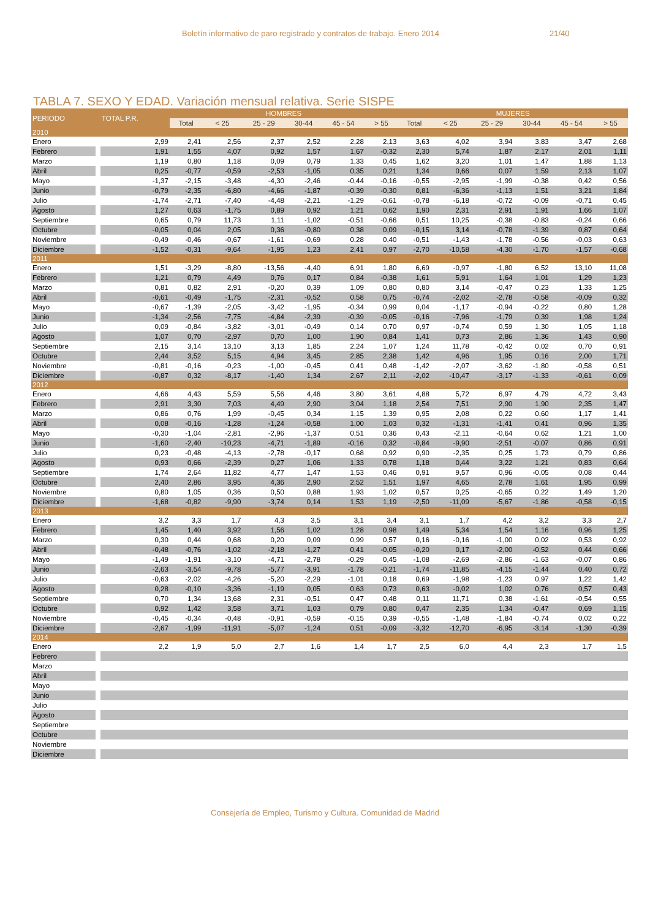Boletín informativo de paro registrado y contratos de trabajo. Enero 2014 21/40
TABLA 7. SEXO Y EDAD. Variación mensual relativa. Serie SISPE
| PERIODO | TOTAL P.R. | HOMBRES | | | | | | MUJERES | | | | | |
| --- | --- | --- | --- | --- | --- | --- | --- | --- | --- | --- | --- | --- | --- |
| | | Total | < 25 | 25 - 29 | 30-44 | 45 - 54 | > 55 | Total | < 25 | 25 - 29 | 30-44 | 45 - 54 | > 55 |
| 2010 | | | | | | | | | | | | | |
| Enero | 2,99 | 2,41 | 2,56 | 2,37 | 2,52 | 2,28 | 2,13 | 3,63 | 4,02 | 3,94 | 3,83 | 3,47 | 2,68 |
| Febrero | 1,91 | 1,55 | 4,07 | 0,92 | 1,57 | 1,67 | -0,32 | 2,30 | 5,74 | 1,87 | 2,17 | 2,01 | 1,11 |
| Marzo | 1,19 | 0,80 | 1,18 | 0,09 | 0,79 | 1,33 | 0,45 | 1,62 | 3,20 | 1,01 | 1,47 | 1,88 | 1,13 |
| Abril | 0,25 | -0,77 | -0,59 | -2,53 | -1,05 | 0,35 | 0,21 | 1,34 | 0,66 | 0,07 | 1,59 | 2,13 | 1,07 |
| Mayo | -1,37 | -2,15 | -3,48 | -4,30 | -2,46 | -0,44 | -0,16 | -0,55 | -2,95 | -1,99 | -0,38 | 0,42 | 0,56 |
| Junio | -0,79 | -2,35 | -6,80 | -4,66 | -1,87 | -0,39 | -0,30 | 0,81 | -6,36 | -1,13 | 1,51 | 3,21 | 1,84 |
| Julio | -1,74 | -2,71 | -7,40 | -4,48 | -2,21 | -1,29 | -0,61 | -0,78 | -6,18 | -0,72 | -0,09 | -0,71 | 0,45 |
| Agosto | 1,27 | 0,63 | -1,75 | 0,89 | 0,92 | 1,21 | 0,62 | 1,90 | 2,31 | 2,91 | 1,91 | 1,66 | 1,07 |
| Septiembre | 0,65 | 0,79 | 11,73 | 1,11 | -1,02 | -0,51 | -0,66 | 0,51 | 10,25 | -0,38 | -0,83 | -0,24 | 0,66 |
| Octubre | -0,05 | 0,04 | 2,05 | 0,36 | -0,80 | 0,38 | 0,09 | -0,15 | 3,14 | -0,78 | -1,39 | 0,87 | 0,64 |
| Noviembre | -0,49 | -0,46 | -0,67 | -1,61 | -0,69 | 0,28 | 0,40 | -0,51 | -1,43 | -1,78 | -0,56 | -0,03 | 0,63 |
| Diciembre | -1,52 | -0,31 | -9,64 | -1,95 | 1,23 | 2,41 | 0,97 | -2,70 | -10,58 | -4,30 | -1,70 | -1,57 | -0,68 |
| 2011 | | | | | | | | | | | | | |
| Enero | 1,51 | -3,29 | -8,80 | -13,56 | -4,40 | 6,91 | 1,80 | 6,69 | -0,97 | -1,80 | 6,52 | 13,10 | 11,08 |
| Febrero | 1,21 | 0,79 | 4,49 | 0,76 | 0,17 | 0,84 | -0,38 | 1,61 | 5,91 | 1,64 | 1,01 | 1,29 | 1,23 |
| Marzo | 0,81 | 0,82 | 2,91 | -0,20 | 0,39 | 1,09 | 0,80 | 0,80 | 3,14 | -0,47 | 0,23 | 1,33 | 1,25 |
| Abril | -0,61 | -0,49 | -1,75 | -2,31 | -0,52 | 0,58 | 0,75 | -0,74 | -2,02 | -2,78 | -0,58 | -0,09 | 0,32 |
| Mayo | -0,67 | -1,39 | -2,05 | -3,42 | -1,95 | -0,34 | 0,99 | 0,04 | -1,17 | -0,94 | -0,22 | 0,80 | 1,28 |
| Junio | -1,34 | -2,56 | -7,75 | -4,84 | -2,39 | -0,39 | -0,05 | -0,16 | -7,96 | -1,79 | 0,39 | 1,98 | 1,24 |
| Julio | 0,09 | -0,84 | -3,82 | -3,01 | -0,49 | 0,14 | 0,70 | 0,97 | -0,74 | 0,59 | 1,30 | 1,05 | 1,18 |
| Agosto | 1,07 | 0,70 | -2,97 | 0,70 | 1,00 | 1,90 | 0,84 | 1,41 | 0,73 | 2,86 | 1,36 | 1,43 | 0,90 |
| Septiembre | 2,15 | 3,14 | 13,10 | 3,13 | 1,85 | 2,24 | 1,07 | 1,24 | 11,78 | -0,42 | 0,02 | 0,70 | 0,91 |
| Octubre | 2,44 | 3,52 | 5,15 | 4,94 | 3,45 | 2,85 | 2,38 | 1,42 | 4,96 | 1,95 | 0,16 | 2,00 | 1,71 |
| Noviembre | -0,81 | -0,16 | -0,23 | -1,00 | -0,45 | 0,41 | 0,48 | -1,42 | -2,07 | -3,62 | -1,80 | -0,58 | 0,51 |
| Diciembre | -0,87 | 0,32 | -8,17 | -1,40 | 1,34 | 2,67 | 2,11 | -2,02 | -10,47 | -3,17 | -1,33 | -0,61 | 0,09 |
| 2012 | | | | | | | | | | | | | |
| Enero | 4,66 | 4,43 | 5,59 | 5,56 | 4,46 | 3,80 | 3,61 | 4,88 | 5,72 | 6,97 | 4,79 | 4,72 | 3,43 |
| Febrero | 2,91 | 3,30 | 7,03 | 4,49 | 2,90 | 3,04 | 1,18 | 2,54 | 7,51 | 2,90 | 1,90 | 2,35 | 1,47 |
| Marzo | 0,86 | 0,76 | 1,99 | -0,45 | 0,34 | 1,15 | 1,39 | 0,95 | 2,08 | 0,22 | 0,60 | 1,17 | 1,41 |
| Abril | 0,08 | -0,16 | -1,28 | -1,24 | -0,58 | 1,00 | 1,03 | 0,32 | -1,31 | -1,41 | 0,41 | 0,96 | 1,35 |
| Mayo | -0,30 | -1,04 | -2,81 | -2,96 | -1,37 | 0,51 | 0,36 | 0,43 | -2,11 | -0,64 | 0,62 | 1,21 | 1,00 |
| Junio | -1,60 | -2,40 | -10,23 | -4,71 | -1,89 | -0,16 | 0,32 | -0,84 | -9,90 | -2,51 | -0,07 | 0,86 | 0,91 |
| Julio | 0,23 | -0,48 | -4,13 | -2,78 | -0,17 | 0,68 | 0,92 | 0,90 | -2,35 | 0,25 | 1,73 | 0,79 | 0,86 |
| Agosto | 0,93 | 0,66 | -2,39 | 0,27 | 1,06 | 1,33 | 0,78 | 1,18 | 0,44 | 3,22 | 1,21 | 0,83 | 0,64 |
| Septiembre | 1,74 | 2,64 | 11,82 | 4,77 | 1,47 | 1,53 | 0,46 | 0,91 | 9,57 | 0,96 | -0,05 | 0,08 | 0,44 |
| Octubre | 2,40 | 2,86 | 3,95 | 4,36 | 2,90 | 2,52 | 1,51 | 1,97 | 4,65 | 2,78 | 1,61 | 1,95 | 0,99 |
| Noviembre | 0,80 | 1,05 | 0,36 | 0,50 | 0,88 | 1,93 | 1,02 | 0,57 | 0,25 | -0,65 | 0,22 | 1,49 | 1,20 |
| Diciembre | -1,68 | -0,82 | -9,90 | -3,74 | 0,14 | 1,53 | 1,19 | -2,50 | -11,09 | -5,67 | -1,86 | -0,58 | -0,15 |
| 2013 | | | | | | | | | | | | | |
| Enero | 3,2 | 3,3 | 1,7 | 4,3 | 3,5 | 3,1 | 3,4 | 3,1 | 1,7 | 4,2 | 3,2 | 3,3 | 2,7 |
| Febrero | 1,45 | 1,40 | 3,92 | 1,56 | 1,02 | 1,28 | 0,98 | 1,49 | 5,34 | 1,54 | 1,16 | 0,96 | 1,25 |
| Marzo | 0,30 | 0,44 | 0,68 | 0,20 | 0,09 | 0,99 | 0,57 | 0,16 | -0,16 | -1,00 | 0,02 | 0,53 | 0,92 |
| Abril | -0,48 | -0,76 | -1,02 | -2,18 | -1,27 | 0,41 | -0,05 | -0,20 | 0,17 | -2,00 | -0,52 | 0,44 | 0,66 |
| Mayo | -1,49 | -1,91 | -3,10 | -4,71 | -2,78 | -0,29 | 0,45 | -1,08 | -2,69 | -2,86 | -1,63 | -0,07 | 0,86 |
| Junio | -2,63 | -3,54 | -9,78 | -5,77 | -3,91 | -1,78 | -0,21 | -1,74 | -11,85 | -4,15 | -1,44 | 0,40 | 0,72 |
| Julio | -0,63 | -2,02 | -4,26 | -5,20 | -2,29 | -1,01 | 0,18 | 0,69 | -1,98 | -1,23 | 0,97 | 1,22 | 1,42 |
| Agosto | 0,28 | -0,10 | -3,36 | -1,19 | 0,05 | 0,63 | 0,73 | 0,63 | -0,02 | 1,02 | 0,76 | 0,57 | 0,43 |
| Septiembre | 0,70 | 1,34 | 13,68 | 2,31 | -0,51 | 0,47 | 0,48 | 0,11 | 11,71 | 0,38 | -1,61 | -0,54 | 0,55 |
| Octubre | 0,92 | 1,42 | 3,58 | 3,71 | 1,03 | 0,79 | 0,80 | 0,47 | 2,35 | 1,34 | -0,47 | 0,69 | 1,15 |
| Noviembre | -0,45 | -0,34 | -0,48 | -0,91 | -0,59 | -0,15 | 0,39 | -0,55 | -1,48 | -1,84 | -0,74 | 0,02 | 0,22 |
| Diciembre | -2,67 | -1,99 | -11,91 | -5,07 | -1,24 | 0,51 | -0,09 | -3,32 | -12,70 | -6,95 | -3,14 | -1,30 | -0,39 |
| 2014 | | | | | | | | | | | | | |
| Enero | 2,2 | 1,9 | 5,0 | 2,7 | 1,6 | 1,4 | 1,7 | 2,5 | 6,0 | 4,4 | 2,3 | 1,7 | 1,5 |
| Febrero | | | | | | | | | | | | | |
| Marzo | | | | | | | | | | | | | |
| Abril | | | | | | | | | | | | | |
| Mayo | | | | | | | | | | | | | |
| Junio | | | | | | | | | | | | | |
| Julio | | | | | | | | | | | | | |
| Agosto | | | | | | | | | | | | | |
| Septiembre | | | | | | | | | | | | | |
| Octubre | | | | | | | | | | | | | |
| Noviembre | | | | | | | | | | | | | |
| Diciembre | | | | | | | | | | | | | |
Consejería de Empleo, Turismo y Cultura. Comunidad de Madrid